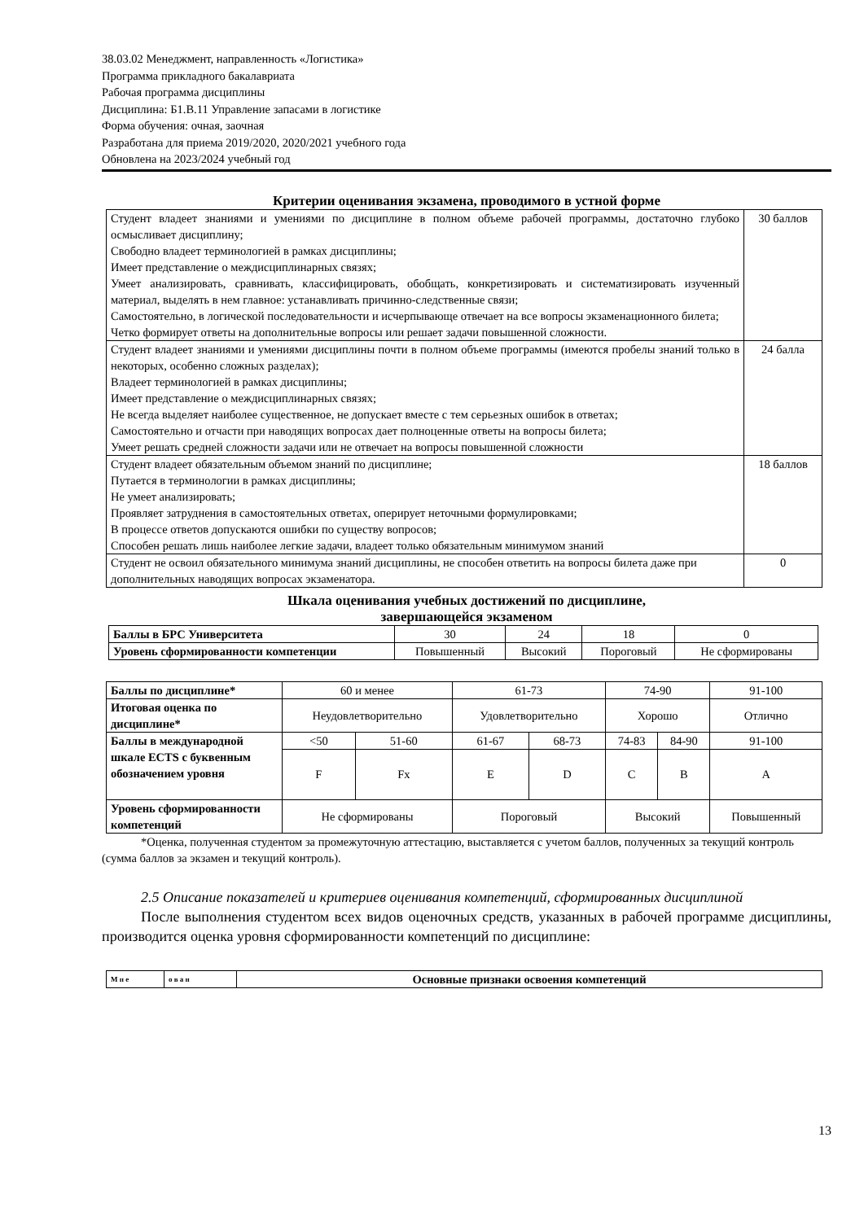38.03.02 Менеджмент, направленность «Логистика»
Программа прикладного бакалавриата
Рабочая программа дисциплины
Дисциплина: Б1.В.11 Управление запасами в логистике
Форма обучения: очная, заочная
Разработана для приема 2019/2020, 2020/2021 учебного года
Обновлена на 2023/2024 учебный год
Критерии оценивания экзамена, проводимого в устной форме
| Студент владеет знаниями и умениями по дисциплине в полном объеме рабочей программы, достаточно глубоко осмысливает дисциплину; Свободно владеет терминологией в рамках дисциплины; Имеет представление о междисциплинарных связях; Умеет анализировать, сравнивать, классифицировать, обобщать, конкретизировать и систематизировать изученный материал, выделять в нем главное: устанавливать причинно-следственные связи; Самостоятельно, в логической последовательности и исчерпывающе отвечает на все вопросы экзаменационного билета; Четко формирует ответы на дополнительные вопросы или решает задачи повышенной сложности. | 30 баллов |
| Студент владеет знаниями и умениями дисциплины почти в полном объеме программы (имеются пробелы знаний только в некоторых, особенно сложных разделах); Владеет терминологией в рамках дисциплины; Имеет представление о междисциплинарных связях; Не всегда выделяет наиболее существенное, не допускает вместе с тем серьезных ошибок в ответах; Самостоятельно и отчасти при наводящих вопросах дает полноценные ответы на вопросы билета; Умеет решать средней сложности задачи или не отвечает на вопросы повышенной сложности | 24 балла |
| Студент владеет обязательным объемом знаний по дисциплине; Путается в терминологии в рамках дисциплины; Не умеет анализировать; Проявляет затруднения в самостоятельных ответах, оперирует неточными формулировками; В процессе ответов допускаются ошибки по существу вопросов; Способен решать лишь наиболее легкие задачи, владеет только обязательным минимумом знаний | 18 баллов |
| Студент не освоил обязательного минимума знаний дисциплины, не способен ответить на вопросы билета даже при дополнительных наводящих вопросах экзаменатора. | 0 |
Шкала оценивания учебных достижений по дисциплине,
завершающейся экзаменом
| Баллы в БРС Университета | 30 | 24 | 18 | 0 |
| Уровень сформированности компетенции | Повышенный | Высокий | Пороговый | Не сформированы |
| Баллы по дисциплине* | 60 и менее | | 61-73 | | 74-90 | | 91-100 |
| Итоговая оценка по дисциплине* | Неудовлетворительно | | Удовлетворительно | | Хорошо | | Отлично |
| Баллы в международной шкале ECTS с буквенным обозначением уровня | <50 | 51-60 | 61-67 | 68-73 | 74-83 | 84-90 | 91-100 |
| | F | Fx | E | D | C | B | A |
| Уровень сформированности компетенций | Не сформированы | | Пороговый | | Высокий | | Повышенный |
*Оценка, полученная студентом за промежуточную аттестацию, выставляется с учетом баллов, полученных за текущий контроль (сумма баллов за экзамен и текущий контроль).
2.5 Описание показателей и критериев оценивания компетенций, сформированных дисциплиной
После выполнения студентом всех видов оценочных средств, указанных в рабочей программе дисциплины, производится оценка уровня сформированности компетенций по дисциплине:
| М п е | о в а н | Основные признаки освоения компетенций |
13